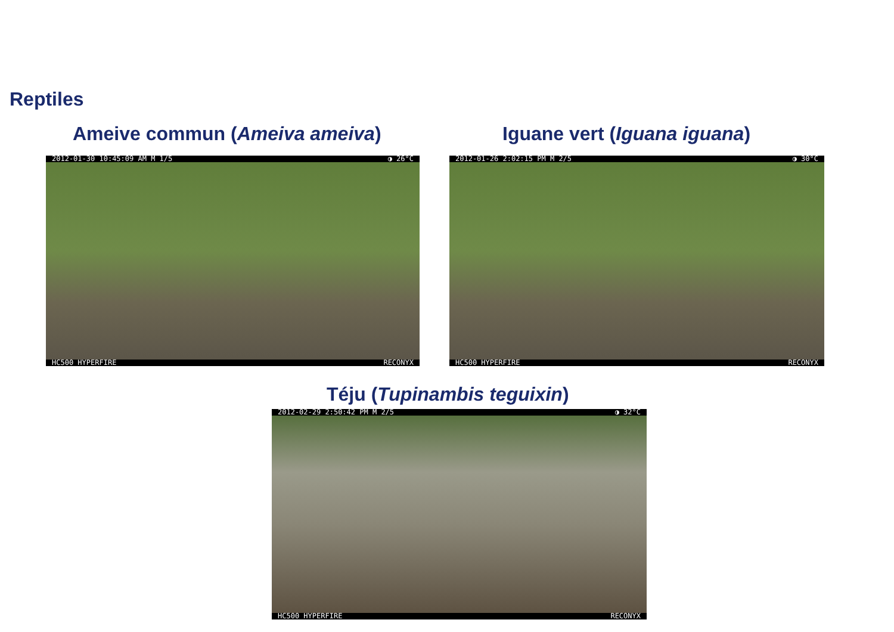Reptiles
Ameive commun (Ameiva ameiva) Iguane vert (Iguana iguana)
2012-01-30 10:45:09 AM M 1/5 ◑ 26°C
HC500 HYPERFIRE RECONYX
2012-01-26 2:02:15 PM M 2/5 ◑ 30°C
HC500 HYPERFIRE RECONYX
Téju (Tupinambis teguixin)
2012-02-29 2:50:42 PM M 2/5 ◑ 32°C
HC500 HYPERFIRE RECONYX